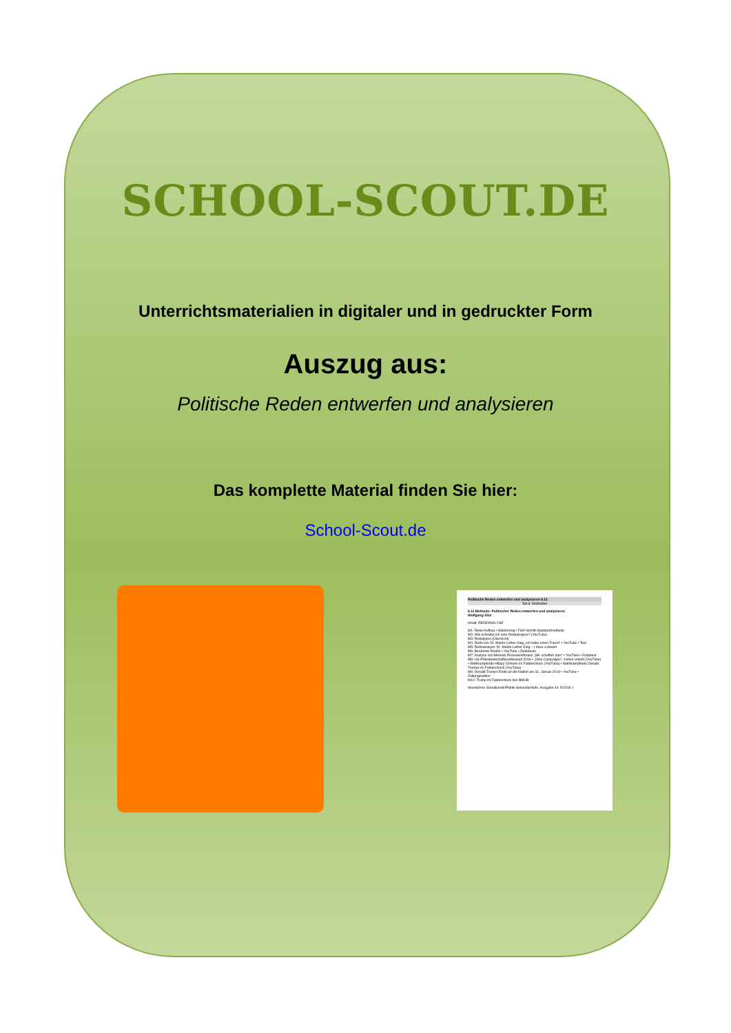Politische Reden entwerfen und analysieren 6.11
Teil 6: Methoden
6.11 Methode: Politischer Reden entwerfen und analysieren
Wolfgang Sinz
Inhalt: REDEANALYSE
M1: Rede-Aufbau • Gliederung • Fünf-Schritt-Standardmethode
M2: Wie schreibe ich eine Redeanalyse? (YouTube)
M3: Redetypen (Übersicht)
M4: Rede von Dr. Martin Luther King „Ich habe einen Traum“ • YouTube • Text
M5: Redeanalyse: Dr. Martin Luther King – I have a dream
M6: Berühmte Reden • YouTube • Redetexte
M7: Analyse von Merkels Pressekonferenz „Wir schaffen das!“ • YouTube • Redetext
M8: US-Präsidentschaftswahlkampf 2016 • „Dirty Campaigns“. Kleber erklärt (YouTube) • Wahlkampfrede Hillary Clintons im Faktencheck (YouTube) • Wahlkampfrede Donald Trumps im Faktencheck (YouTube)
M9: Donald Trumps Rede an die Nation am 31. Januar 2018 • YouTube • Zeitungsartikel
M10: Trump im Faktencheck des BMUB
Ideenbörse Sozialkunde/Politik Sekundarstufe, Ausgabe 44, 5/2018 1
SCHOOL-SCOUT.DE
Unterrichtsmaterialien in digitaler und in gedruckter Form
Auszug aus:
Politische Reden entwerfen und analysieren
Das komplette Material finden Sie hier:
School-Scout.de